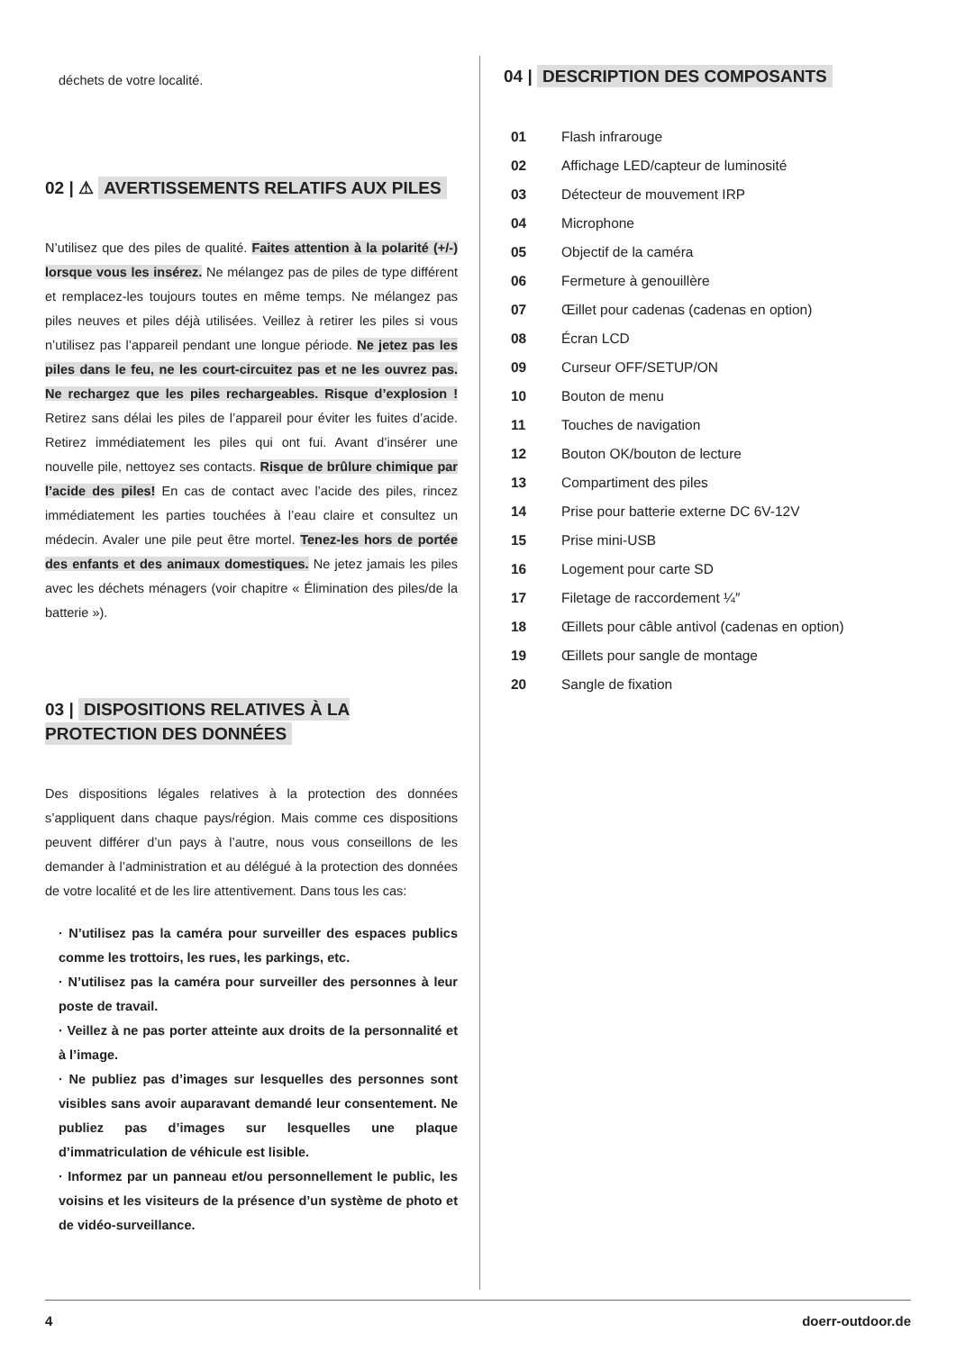déchets de votre localité.
02 | ⚠ AVERTISSEMENTS RELATIFS AUX PILES
N’utilisez que des piles de qualité. Faites attention à la polarité (+/-) lorsque vous les insérez. Ne mélangez pas de piles de type différent et remplacez-les toujours toutes en même temps. Ne mélangez pas piles neuves et piles déjà utilisées. Veillez à retirer les piles si vous n’utilisez pas l’appareil pendant une longue période. Ne jetez pas les piles dans le feu, ne les court-circuitez pas et ne les ouvrez pas. Ne rechargez que les piles rechargeables. Risque d’explosion ! Retirez sans délai les piles de l’appareil pour éviter les fuites d’acide. Retirez immédiatement les piles qui ont fui. Avant d’insérer une nouvelle pile, nettoyez ses contacts. Risque de brûlure chimique par l’acide des piles! En cas de contact avec l’acide des piles, rincez immédiatement les parties touchées à l’eau claire et consultez un médecin. Avaler une pile peut être mortel. Tenez-les hors de portée des enfants et des animaux domestiques. Ne jetez jamais les piles avec les déchets ménagers (voir chapitre « Élimination des piles/de la batterie »).
03 | DISPOSITIONS RELATIVES À LA PROTECTION DES DONNÉES
Des dispositions légales relatives à la protection des données s’appliquent dans chaque pays/région. Mais comme ces dispositions peuvent différer d’un pays à l’autre, nous vous conseillons de les demander à l’administration et au délégué à la protection des données de votre localité et de les lire attentivement. Dans tous les cas:
· N’utilisez pas la caméra pour surveiller des espaces publics comme les trottoirs, les rues, les parkings, etc.
· N’utilisez pas la caméra pour surveiller des personnes à leur poste de travail.
· Veillez à ne pas porter atteinte aux droits de la personnalité et à l’image.
· Ne publiez pas d’images sur lesquelles des personnes sont visibles sans avoir auparavant demandé leur consentement. Ne publiez pas d’images sur lesquelles une plaque d’immatriculation de véhicule est lisible.
· Informez par un panneau et/ou personnellement le public, les voisins et les visiteurs de la présence d’un système de photo et de vidéo-surveillance.
04 | DESCRIPTION DES COMPOSANTS
| 01 | Flash infrarouge |
| 02 | Affichage LED/capteur de luminosité |
| 03 | Détecteur de mouvement IRP |
| 04 | Microphone |
| 05 | Objectif de la caméra |
| 06 | Fermeture à genouillère |
| 07 | Œillet pour cadenas (cadenas en option) |
| 08 | Écran LCD |
| 09 | Curseur OFF/SETUP/ON |
| 10 | Bouton de menu |
| 11 | Touches de navigation |
| 12 | Bouton OK/bouton de lecture |
| 13 | Compartiment des piles |
| 14 | Prise pour batterie externe DC 6V-12V |
| 15 | Prise mini-USB |
| 16 | Logement pour carte SD |
| 17 | Filetage de raccordement ¼″ |
| 18 | Œillets pour câble antivol (cadenas en option) |
| 19 | Œillets pour sangle de montage |
| 20 | Sangle de fixation |
4 doerr-outdoor.de